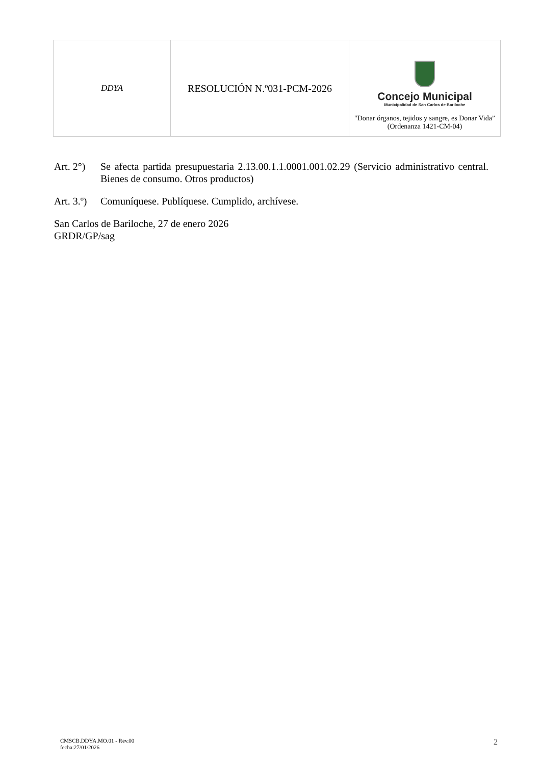| DDYA | RESOLUCIÓN N.º031-PCM-2026 | Concejo Municipal Municipalidad de San Carlos de Bariloche "Donar órganos, tejidos y sangre, es Donar Vida” (Ordenanza 1421-CM-04) |
Art. 2°)
Se afecta partida presupuestaria 2.13.00.1.1.0001.001.02.29 (Servicio administrativo central. Bienes de consumo. Otros productos)
Art. 3.º)
Comuníquese. Publíquese. Cumplido, archívese.
San Carlos de Bariloche, 27 de enero 2026
GRDR/GP/sag
CMSCB.DDYA.MO.01 - Rev.00
fecha:27/01/2026
2